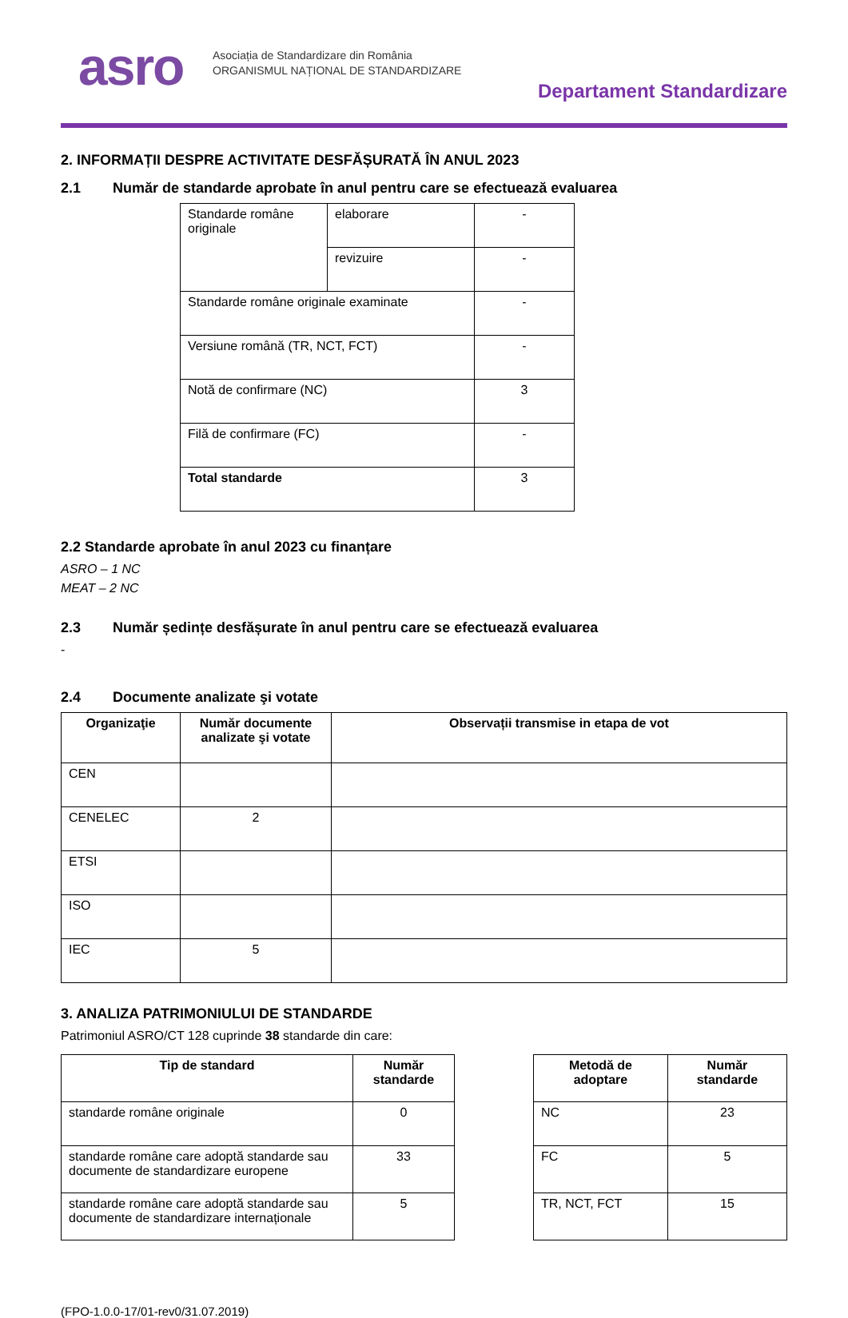asro
Asociația de Standardizare din România
ORGANISMUL NAȚIONAL DE STANDARDIZARE
Departament Standardizare
2. INFORMAȚII DESPRE ACTIVITATE DESFĂȘURATĂ ÎN ANUL 2023
2.1 Număr de standarde aprobate în anul pentru care se efectuează evaluarea
| Standarde române originale | elaborare | - |
| | revizuire | - |
| Standarde române originale examinate | | - |
| Versiune română (TR, NCT, FCT) | | - |
| Notă de confirmare (NC) | | 3 |
| Filă de confirmare (FC) | | - |
| Total standarde | | 3 |
2.2 Standarde aprobate în anul 2023 cu finanțare
ASRO – 1 NC
MEAT – 2 NC
2.3 Număr ședințe desfășurate în anul pentru care se efectuează evaluarea
-
2.4 Documente analizate şi votate
| Organizaţie | Număr documente analizate şi votate | Observații transmise in etapa de vot |
| --- | --- | --- |
| CEN | | |
| CENELEC | 2 | |
| ETSI | | |
| ISO | | |
| IEC | 5 | |
3. ANALIZA PATRIMONIULUI DE STANDARDE
Patrimoniul ASRO/CT 128 cuprinde 38 standarde din care:
| Tip de standard | Număr standarde |
| --- | --- |
| standarde române originale | 0 |
| standarde române care adoptă standarde sau documente de standardizare europene | 33 |
| standarde române care adoptă standarde sau documente de standardizare internaționale | 5 |
| Metodă de adoptare | Număr standarde |
| --- | --- |
| NC | 23 |
| FC | 5 |
| TR, NCT, FCT | 15 |
(FPO-1.0.0-17/01-rev0/31.07.2019)